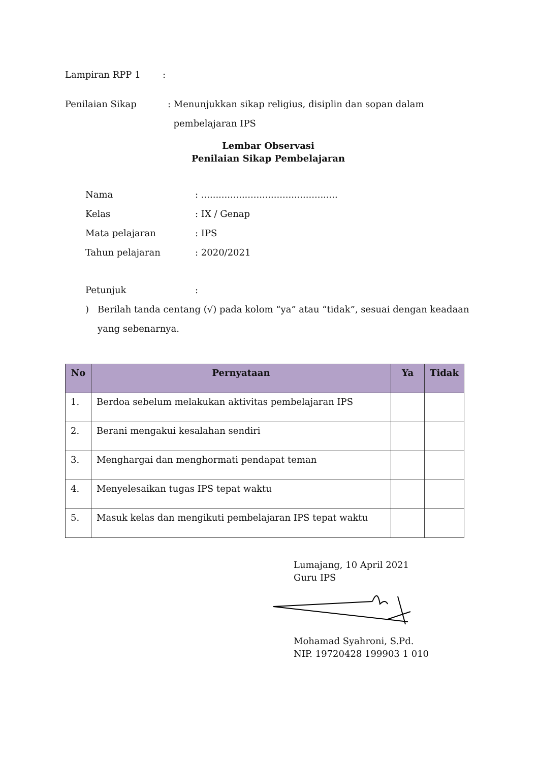Lampiran RPP 1:
Penilaian Sikap: Menunjukkan sikap religius, disiplin dan sopan dalam
pembelajaran IPS
Lembar Observasi
Penilaian Sikap Pembelajaran
Nama: ...............................................
Kelas: IX / Genap
Mata pelajaran: IPS
Tahun pelajaran: 2020/2021
Petunjuk:
) Berilah tanda centang (√) pada kolom “ya” atau “tidak”, sesuai dengan keadaan
yang sebenarnya.
| No | Pernyataan | Ya | Tidak |
| --- | --- | --- | --- |
| 1. | Berdoa sebelum melakukan aktivitas pembelajaran IPS | | |
| 2. | Berani mengakui kesalahan sendiri | | |
| 3. | Menghargai dan menghormati pendapat teman | | |
| 4. | Menyelesaikan tugas IPS tepat waktu | | |
| 5. | Masuk kelas dan mengikuti pembelajaran IPS tepat waktu | | |
Lumajang, 10 April 2021
Guru IPS
Mohamad Syahroni, S.Pd.
NIP. 19720428 199903 1 010